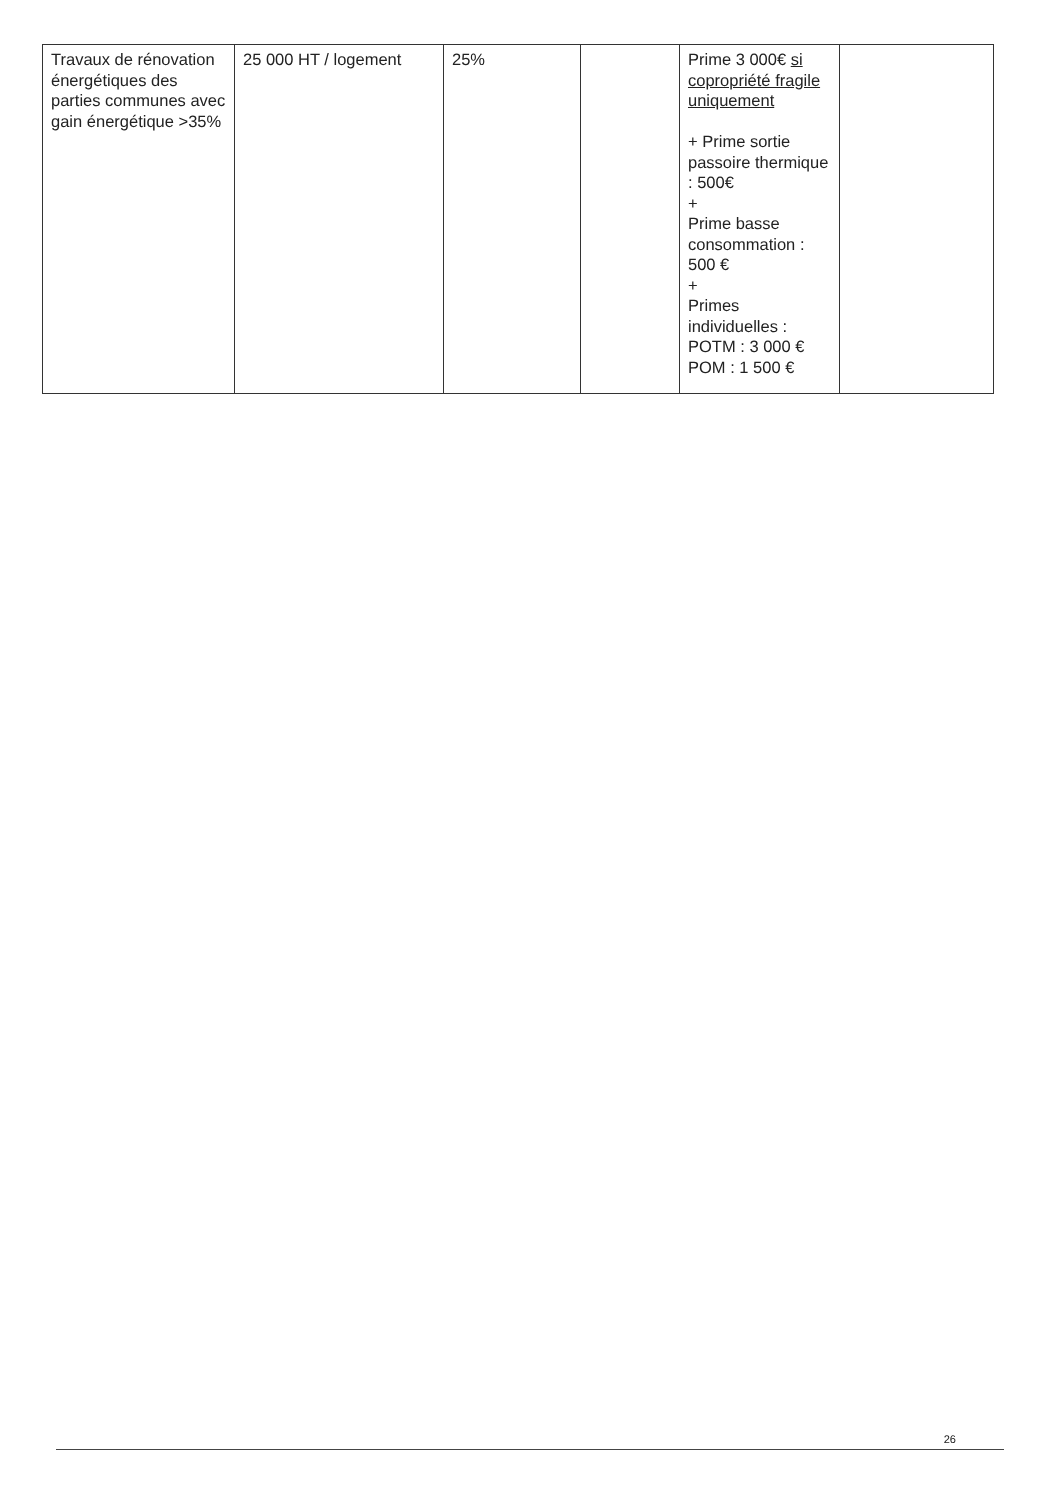| Travaux de rénovation énergétiques des parties communes avec gain énergétique >35% | 25 000 HT / logement | 25% | | Prime 3 000€ si copropriété fragile uniquement + Prime sortie passoire thermique : 500€ + Prime basse consommation : 500 € + Primes individuelles : POTM : 3 000 € POM : 1 500 € | |
26